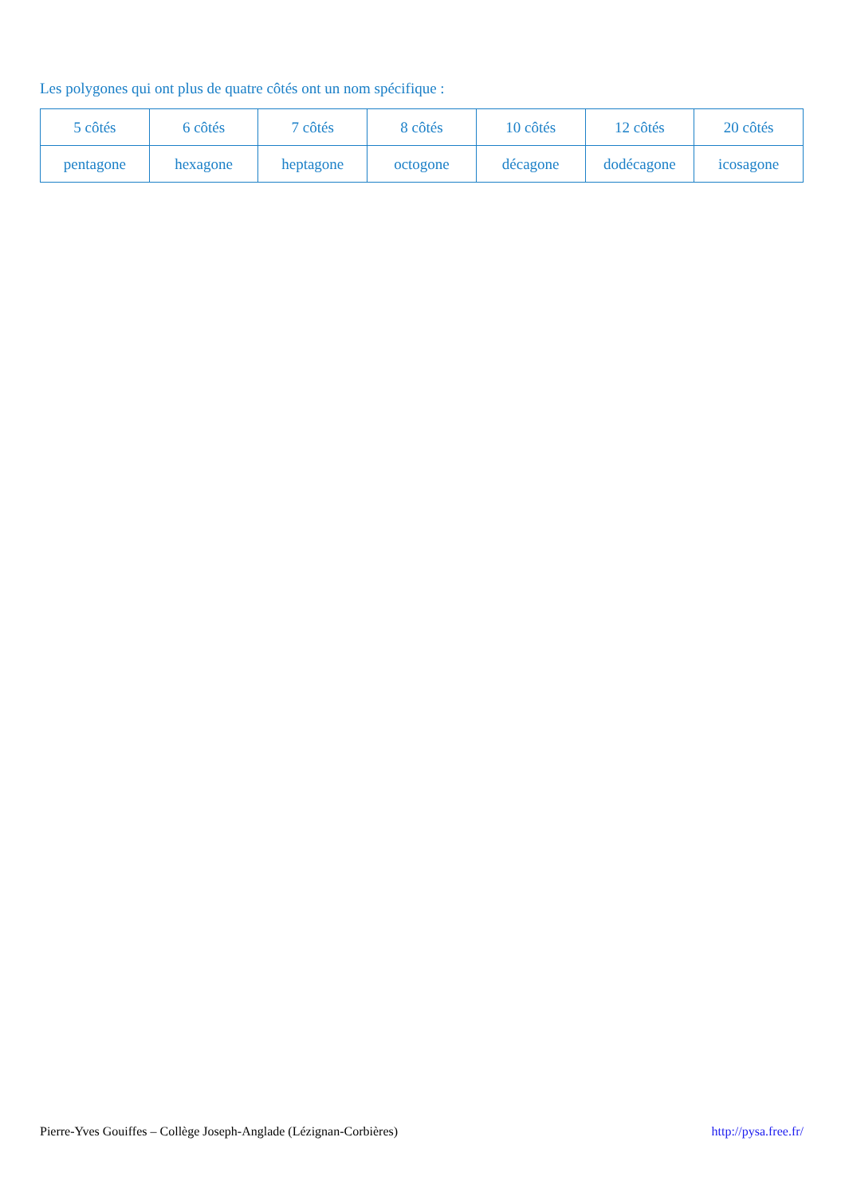Les polygones qui ont plus de quatre côtés ont un nom spécifique :
| 5 côtés | 6 côtés | 7 côtés | 8 côtés | 10 côtés | 12 côtés | 20 côtés |
| pentagone | hexagone | heptagone | octogone | décagone | dodécagone | icosagone |
Pierre-Yves Gouiffes – Collège Joseph-Anglade (Lézignan-Corbières) http://pysa.free.fr/